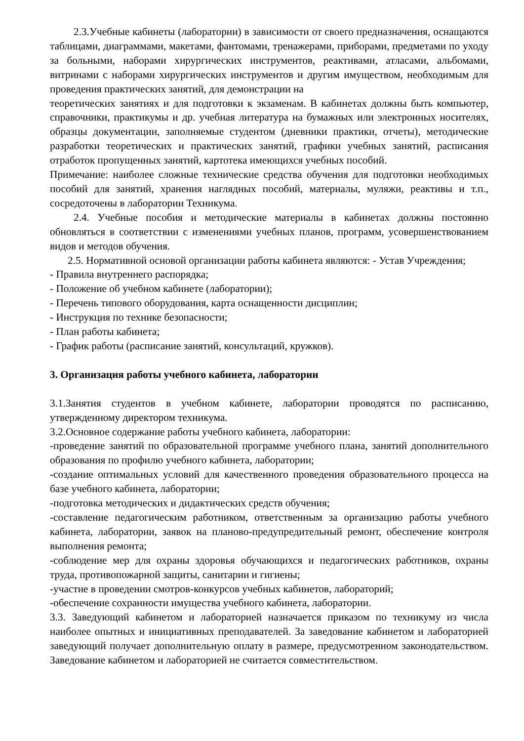2.3.Учебные кабинеты (лаборатории) в зависимости от своего предназначения, оснащаются таблицами, диаграммами, макетами, фантомами, тренажерами, приборами, предметами по уходу за больными, наборами хирургических инструментов, реактивами, атласами, альбомами, витринами с наборами хирургических инструментов и другим имуществом, необходимым для проведения практических занятий, для демонстрации на
теоретических занятиях и для подготовки к экзаменам. В кабинетах должны быть компьютер, справочники, практикумы и др. учебная литература на бумажных или электронных носителях, образцы документации, заполняемые студентом (дневники практики, отчеты), методические разработки теоретических и практических занятий, графики учебных занятий, расписания отработок пропущенных занятий, картотека имеющихся учебных пособий.
Примечание: наиболее сложные технические средства обучения для подготовки необходимых пособий для занятий, хранения наглядных пособий, материалы, муляжи, реактивы и т.п., сосредоточены в лаборатории Техникума.
2.4. Учебные пособия и методические материалы в кабинетах должны постоянно обновляться в соответствии с изменениями учебных планов, программ, усовершенствованием видов и методов обучения.
2.5. Нормативной основой организации работы кабинета являются: - Устав Учреждения;
- Правила внутреннего распорядка;
- Положение об учебном кабинете (лаборатории);
- Перечень типового оборудования, карта оснащенности дисциплин;
- Инструкция по технике безопасности;
- План работы кабинета;
- График работы (расписание занятий, консультаций, кружков).
3. Организация работы учебного кабинета, лаборатории
3.1.Занятия студентов в учебном кабинете, лаборатории проводятся по расписанию, утвержденному директором техникума.
3.2.Основное содержание работы учебного кабинета, лаборатории:
-проведение занятий по образовательной программе учебного плана, занятий дополнительного образования по профилю учебного кабинета, лаборатории;
-создание оптимальных условий для качественного проведения образовательного процесса на базе учебного кабинета, лаборатории;
-подготовка методических и дидактических средств обучения;
-составление педагогическим работником, ответственным за организацию работы учебного кабинета, лаборатории, заявок на планово-предупредительный ремонт, обеспечение контроля выполнения ремонта;
-соблюдение мер для охраны здоровья обучающихся и педагогических работников, охраны труда, противопожарной защиты, санитарии и гигиены;
-участие в проведении смотров-конкурсов учебных кабинетов, лабораторий;
-обеспечение сохранности имущества учебного кабинета, лаборатории.
3.3. Заведующий кабинетом и лабораторией назначается приказом по техникуму из числа наиболее опытных и инициативных преподавателей. За заведование кабинетом и лабораторией заведующий получает дополнительную оплату в размере, предусмотренном законодательством. Заведование кабинетом и лабораторией не считается совместительством.